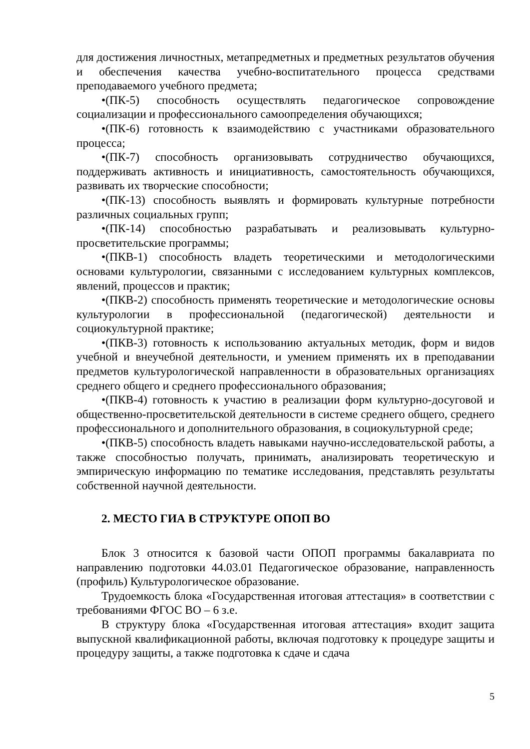для достижения личностных, метапредметных и предметных результатов обучения и обеспечения качества учебно-воспитательного процесса средствами преподаваемого учебного предмета;
•(ПК-5) способность осуществлять педагогическое сопровождение социализации и профессионального самоопределения обучающихся;
•(ПК-6) готовность к взаимодействию с участниками образовательного процесса;
•(ПК-7) способность организовывать сотрудничество обучающихся, поддерживать активность и инициативность, самостоятельность обучающихся, развивать их творческие способности;
•(ПК-13) способность выявлять и формировать культурные потребности различных социальных групп;
•(ПК-14) способностью разрабатывать и реализовывать культурно-просветительские программы;
•(ПКВ-1) способность владеть теоретическими и методологическими основами культурологии, связанными с исследованием культурных комплексов, явлений, процессов и практик;
•(ПКВ-2) способность применять теоретические и методологические основы культурологии в профессиональной (педагогической) деятельности и социокультурной практике;
•(ПКВ-3) готовность к использованию актуальных методик, форм и видов учебной и внеучебной деятельности, и умением применять их в преподавании предметов культурологической направленности в образовательных организациях среднего общего и среднего профессионального образования;
•(ПКВ-4) готовность к участию в реализации форм культурно-досуговой и общественно-просветительской деятельности в системе среднего общего, среднего профессионального и дополнительного образования, в социокультурной среде;
•(ПКВ-5) способность владеть навыками научно-исследовательской работы, а также способностью получать, принимать, анализировать теоретическую и эмпирическую информацию по тематике исследования, представлять результаты собственной научной деятельности.
2. МЕСТО ГИА В СТРУКТУРЕ ОПОП ВО
Блок 3 относится к базовой части ОПОП программы бакалавриата по направлению подготовки 44.03.01 Педагогическое образование, направленность (профиль) Культурологическое образование.
Трудоемкость блока «Государственная итоговая аттестация» в соответствии с требованиями ФГОС ВО – 6 з.е.
В структуру блока «Государственная итоговая аттестация» входит защита выпускной квалификационной работы, включая подготовку к процедуре защиты и процедуру защиты, а также подготовка к сдаче и сдача
5